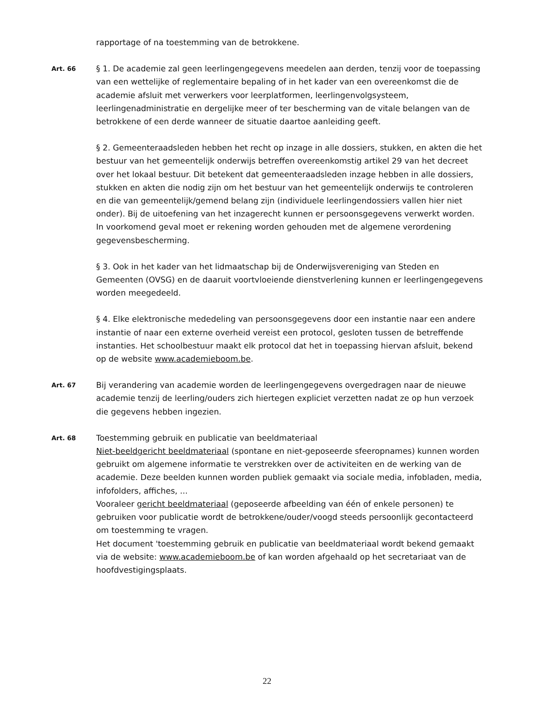rapportage of na toestemming van de betrokkene.
Art. 66
§ 1. De academie zal geen leerlingengegevens meedelen aan derden, tenzij voor de toepassing van een wettelijke of reglementaire bepaling of in het kader van een overeenkomst die de academie afsluit met verwerkers voor leerplatformen, leerlingenvolgsysteem, leerlingenadministratie en dergelijke meer of ter bescherming van de vitale belangen van de betrokkene of een derde wanneer de situatie daartoe aanleiding geeft.
§ 2. Gemeenteraadsleden hebben het recht op inzage in alle dossiers, stukken, en akten die het bestuur van het gemeentelijk onderwijs betreffen overeenkomstig artikel 29 van het decreet over het lokaal bestuur. Dit betekent dat gemeenteraadsleden inzage hebben in alle dossiers, stukken en akten die nodig zijn om het bestuur van het gemeentelijk onderwijs te controleren en die van gemeentelijk/gemend belang zijn (individuele leerlingendossiers vallen hier niet onder). Bij de uitoefening van het inzagerecht kunnen er persoonsgegevens verwerkt worden. In voorkomend geval moet er rekening worden gehouden met de algemene verordening gegevensbescherming.
§ 3. Ook in het kader van het lidmaatschap bij de Onderwijsvereniging van Steden en Gemeenten (OVSG) en de daaruit voortvloeiende dienstverlening kunnen er leerlingengegevens worden meegedeeld.
§ 4. Elke elektronische mededeling van persoonsgegevens door een instantie naar een andere instantie of naar een externe overheid vereist een protocol, gesloten tussen de betreffende instanties. Het schoolbestuur maakt elk protocol dat het in toepassing hiervan afsluit, bekend op de website www.academieboom.be.
Art. 67
Bij verandering van academie worden de leerlingengegevens overgedragen naar de nieuwe academie tenzij de leerling/ouders zich hiertegen expliciet verzetten nadat ze op hun verzoek die gegevens hebben ingezien.
Art. 68
Toestemming gebruik en publicatie van beeldmateriaal
Niet-beeldgericht beeldmateriaal (spontane en niet-geposeerde sfeeropnames) kunnen worden gebruikt om algemene informatie te verstrekken over de activiteiten en de werking van de academie. Deze beelden kunnen worden publiek gemaakt via sociale media, infobladen, media, infofolders, affiches, ...
Vooraleer gericht beeldmateriaal (geposeerde afbeelding van één of enkele personen) te gebruiken voor publicatie wordt de betrokkene/ouder/voogd steeds persoonlijk gecontacteerd om toestemming te vragen.
Het document 'toestemming gebruik en publicatie van beeldmateriaal wordt bekend gemaakt via de website: www.academieboom.be of kan worden afgehaald op het secretariaat van de hoofdvestigingsplaats.
22